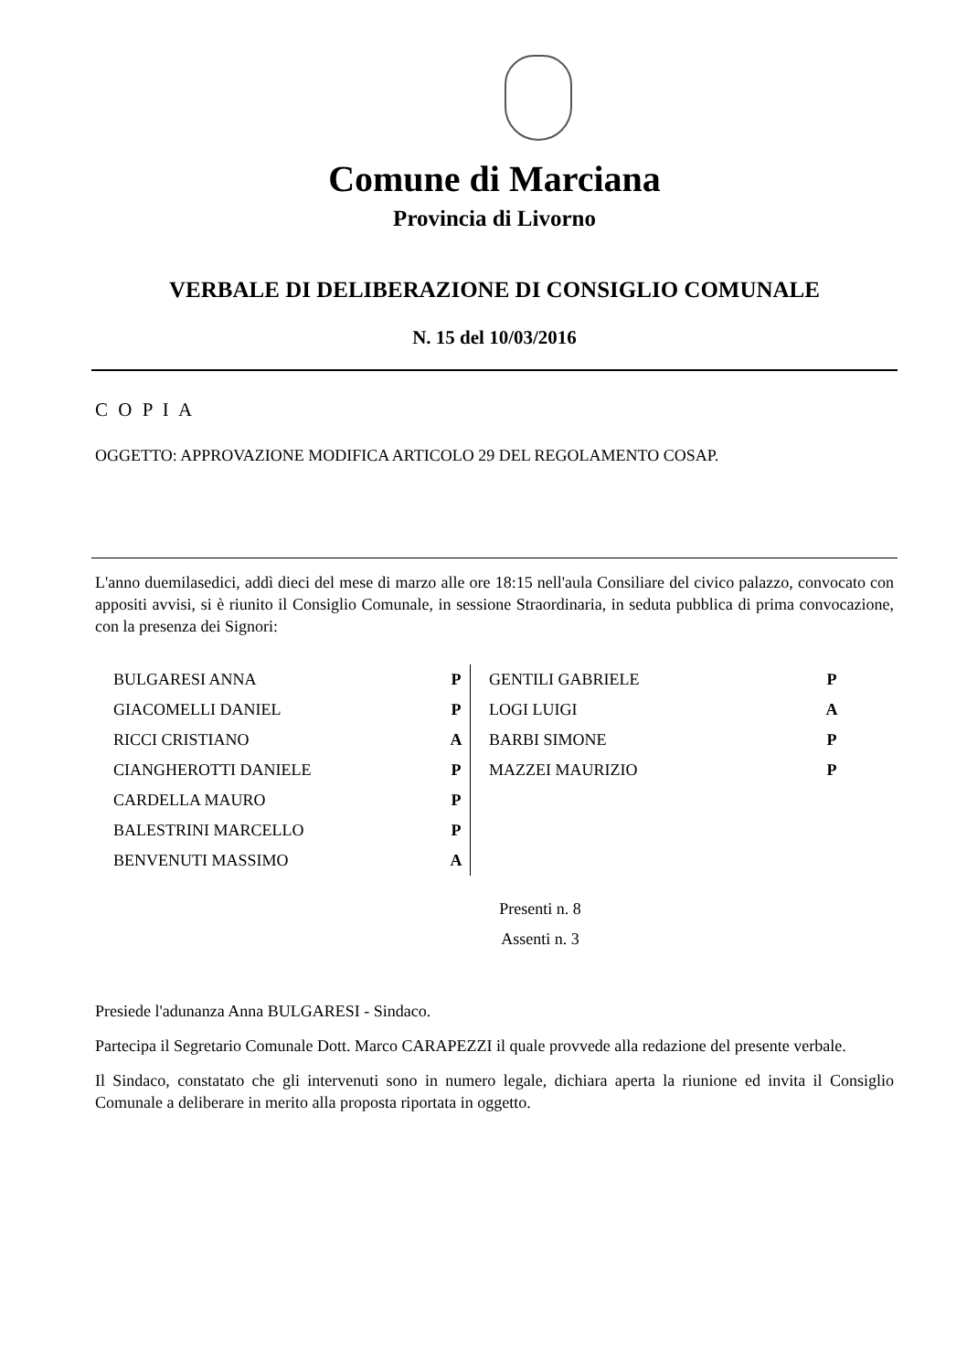Comune di Marciana
Provincia di Livorno
VERBALE DI DELIBERAZIONE DI CONSIGLIO COMUNALE
N. 15 del 10/03/2016
C O P I A
OGGETTO: APPROVAZIONE MODIFICA ARTICOLO 29 DEL REGOLAMENTO COSAP.
L'anno duemilasedici, addì dieci del mese di marzo alle ore 18:15 nell'aula Consiliare del civico palazzo, convocato con appositi avvisi, si è riunito il Consiglio Comunale, in sessione Straordinaria, in seduta pubblica di prima convocazione, con la presenza dei Signori:
| BULGARESI ANNA | P | GENTILI GABRIELE | P |
| GIACOMELLI DANIEL | P | LOGI LUIGI | A |
| RICCI CRISTIANO | A | BARBI SIMONE | P |
| CIANGHEROTTI DANIELE | P | MAZZEI MAURIZIO | P |
| CARDELLA MAURO | P | | |
| BALESTRINI MARCELLO | P | | |
| BENVENUTI MASSIMO | A | | |
Presenti n. 8
Assenti n. 3
Presiede l'adunanza Anna BULGARESI - Sindaco.
Partecipa il Segretario Comunale Dott. Marco CARAPEZZI il quale provvede alla redazione del presente verbale.
Il Sindaco, constatato che gli intervenuti sono in numero legale, dichiara aperta la riunione ed invita il Consiglio Comunale a deliberare in merito alla proposta riportata in oggetto.